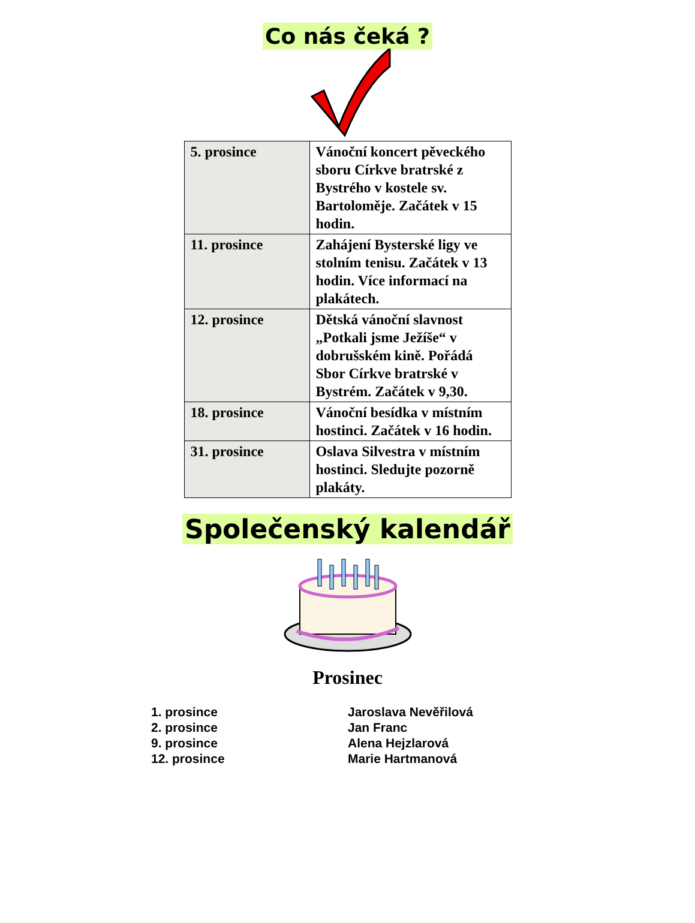Co nás čeká ?
| 5. prosince | Vánoční koncert pěveckého sboru Církve bratrské z Bystrého v kostele sv. Bartoloměje. Začátek v 15 hodin. |
| 11. prosince | Zahájení Bysterské ligy ve stolním tenisu. Začátek v 13 hodin. Více informací na plakátech. |
| 12. prosince | Dětská vánoční slavnost „Potkali jsme Ježíše“ v dobrušském kině. Pořádá Sbor Církve bratrské v Bystrém. Začátek v 9,30. |
| 18. prosince | Vánoční besídka v místním hostinci. Začátek v 16 hodin. |
| 31. prosince | Oslava Silvestra v místním hostinci. Sledujte pozorně plakáty. |
Společenský kalendář
Prosinec
1. prosince
Jaroslava Nevěřilová
2. prosince
Jan Franc
9. prosince
Alena Hejzlarová
12. prosince
Marie Hartmanová